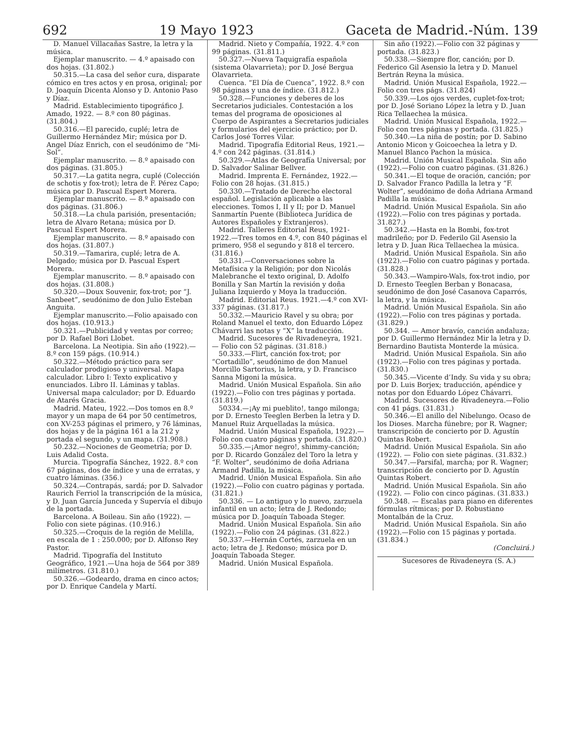692 19 Mayo 1923 Gaceta de Madrid.-Núm. 139
D. Manuel Villacañas Sastre, la letra y la música.
Ejemplar manuscrito. — 4.º apaisado con dos hojas. (31.802.)
50.315.—La casa del señor cura, disparate cómico en tres actos y en prosa, original; por D. Joaquín Dicenta Alonso y D. Antonio Paso y Díaz.
Madrid. Establecimiento tipográfico J. Amado, 1922. — 8.º con 80 páginas. (31.804.)
50.316.—El parecido, cuplé; letra de Guillermo Hernández Mir; música por D. Angel Díaz Enrich, con el seudónimo de “Mi-Sol”.
Ejemplar manuscrito. — 8.º apaisado con dos páginas. (31.805.)
50.317.—La gatita negra, cuplé (Colección de schotis y fox-trot); letra de F. Pérez Capo; música por D. Pascual Espert Morera.
Ejemplar manuscrito. — 8.º apaisado con dos páginas. (31.806.)
50.318.—La chula parisión, presentación; letra de Alvaro Retana; música por D. Pascual Espert Morera.
Ejemplar manuscrito. — 8.º apaisado con dos hojas. (31.807.)
50.319.—Tamarira, cuplé; letra de A. Delgado; música por D. Pascual Espert Morera.
Ejemplar manuscrito. — 8.º apaisado con dos hojas. (31.808.)
50.320.—Doux Souvenir, fox-trot; por “J. Sanbeet”, seudónimo de don Julio Esteban Anguita.
Ejemplar manuscrito.—Folio apaisado con dos hojas. (10.913.)
50.321.—Publicidad y ventas por correo; por D. Rafael Bori Llobet.
Barcelona. La Neotipia. Sin año (1922).—8.º con 159 págs. (10.914.)
50.322.—Método práctico para ser calculador prodigioso y universal. Mapa calculador. Libro I: Texto explicativo y enunciados. Libro II. Láminas y tablas. Universal mapa calculador; por D. Eduardo de Atarés Gracia.
Madrid. Mateu, 1922.—Dos tomos en 8.º mayor y un mapa de 64 por 50 centímetros, con XV-253 páginas el primero, y 76 láminas, dos hojas y de la página 161 a la 212 y portada el segundo, y un mapa. (31.908.)
50.232.—Nociones de Geometría; por D. Luis Adalid Costa.
Murcia. Tipografía Sánchez, 1922. 8.º con 67 páginas, dos de índice y una de erratas, y cuatro láminas. (356.)
50.324.—Contrapás, sardá; por D. Salvador Raurich Ferriol la transcripción de la música, y D. Juan García Junceda y Supervía el dibujo de la portada.
Barcelona. A Boileau. Sin año (1922). — Folio con siete páginas. (10.916.)
50.325.—Croquis de la región de Melilla, en escala de 1 : 250.000; por D. Alfonso Rey Pastor.
Madrid. Tipografía del Instituto Geográfico, 1921.—Una hoja de 564 por 389 milímetros. (31.810.)
50.326.—Godeardo, drama en cinco actos; por D. Enrique Candela y Martí.
Madrid. Nieto y Compañía, 1922. 4.º con 99 páginas. (31.811.)
50.327.—Nueva Taquigrafía española (sistema Olavarrieta); por D. José Bergua Olavarrieta.
Cuenca. “El Día de Cuenca”, 1922. 8.º con 98 páginas y una de índice. (31.812.)
50.328.—Funciones y deberes de los Secretarios judiciales. Contestación a los temas del programa de oposiciones al Cuerpo de Aspirantes a Secretarios judiciales y formularios del ejercicio práctico; por D. Carlos José Torres Vilar.
Madrid. Tipografía Editorial Reus, 1921.—4.º con 242 páginas. (31.814.)
50.329.—Atlas de Geografía Universal; por D. Salvador Salinar Bellver.
Madrid. Imprenta E. Fernández, 1922.—Folio con 28 hojas. (31.815.)
50.330.—Tratado de Derecho electoral español. Legislación aplicable a las elecciones. Tomos I, II y II; por D. Manuel Sanmartín Puente (Biblioteca Jurídica de Autores Españoles y Extranjeros).
Madrid. Talleres Editorial Reus, 1921-1922.—Tres tomos en 4.º, con 840 páginas el primero, 958 el segundo y 818 el tercero. (31.816.)
50.331.—Conversaciones sobre la Metafísica y la Religión; por don Nicolás Malebranche el texto original, D. Adolfo Bonilla y San Martín la revisión y doña Juliana Izquierdo y Moya la traducción.
Madrid. Editorial Reus. 1921.—4.º con XVI-337 páginas. (31.817.)
50.332.—Mauricio Ravel y su obra; por Roland Manuel el texto, don Eduardo López Chávarri las notas y “X” la traducción.
Madrid. Sucesores de Rivadeneyra, 1921.— Folio con 52 páginas. (31.818.)
50.333.—Flirt, canción fox-trot; por “Cortadillo”, seudónimo de don Manuel Morcillo Sartorius, la letra, y D. Francisco Sanna Migoni la música.
Madrid. Unión Musical Española. Sin año (1922).—Folio con tres páginas y portada. (31.819.)
50334.—¡Ay mi pueblito!, tango milonga; por D. Ernesto Teeglen Berben la letra y D. Manuel Ruiz Arquelladas la música.
Madrid. Unión Musical Española, 1922).—Folio con cuatro páginas y portada. (31.820.)
50.335.—¡Amor negro!, shimmy-canción; por D. Ricardo González del Toro la letra y “F. Wolter”, seudónimo de doña Adriana Armand Padilla, la música.
Madrid. Unión Musical Española. Sin año (1922).—Folio con cuatro páginas y portada. (31.821.)
50.336. — Lo antiguo y lo nuevo, zarzuela infantil en un acto; letra de J. Redondo; música por D. Joaquín Taboada Steger.
Madrid. Unión Musical Española. Sin año (1922).—Folio con 24 páginas. (31.822.)
50.337.—Hernán Cortés, zarzuela en un acto; letra de J. Redonso; música por D. Joaquín Taboada Steger.
Madrid. Unión Musical Española.
Sin año (1922).—Folio con 32 páginas y portada. (31.823.)
50.338.—Siempre flor, canción; por D. Federico Gil Asensio la letra y D. Manuel Bertrán Reyna la música.
Madrid. Unión Musical Española, 1922.—Folio con tres págs. (31.824)
50.339.—Los ojos verdes, cuplet-fox-trot; por D. José Soriano López la letra y D. Juan Rica Tellaechea la música.
Madrid. Unión Musical Española, 1922.—Folio con tres páginas y portada. (31.825.)
50.340.—La niña de postín; por D. Sabino Antonio Micon y Goicoechea la letra y D. Manuel Blanco Pachon la música.
Madrid. Unión Musical Española. Sin año (1922).—Folio con cuatro páginas. (31.826.)
50.341.—El toque de oración, canción; por D. Salvador Franco Padilla la letra y “F. Wolter”, seudónimo de doña Adriana Armand Padilla la música.
Madrid. Unión Musical Española. Sin año (1922).—Folio con tres páginas y portada. 31.827.)
50.342.—Hasta en la Bombi, fox-trot madrileño; por D. Federilo Gil Asensio la letra y D. Juan Rica Tellaechea la música.
Madrid. Unión Musical Española. Sin año (1922).—Folio con cuatro páginas y portada. (31.828.)
50.343.—Wampiro-Wals, fox-trot indio, por D. Ernesto Teeglen Berban y Bonacasa, seudónimo de don José Casanova Caparrós, la letra, y la música.
Madrid. Unión Musical Española. Sin año (1922).—Folio con tres páginas y portada. (31.829.)
50.344. — Amor bravío, canción andaluza; por D. Guillermo Hernández Mir la letra y D. Bernardino Bautista Monterde la música.
Madrid. Unión Musical Española. Sin año (1922).—Folio con tres páginas y portada. (31.830.)
50.345.—Vicente d’Indy. Su vida y su obra; por D. Luis Borjex; traducción, apéndice y notas por don Eduardo López Chávarri.
Madrid. Sucesores de Rivadeneyra.—Folio con 41 págs. (31.831.)
50.346.—El anillo del Nibelungo. Ocaso de los Dioses. Marcha fúnebre; por R. Wagner; transcripción de concierto por D. Agustín Quintas Robert.
Madrid. Unión Musical Española. Sin año (1922). — Folio con siete páginas. (31.832.)
50.347.—Parsifal, marcha; por R. Wagner; transcripción de concierto por D. Agustín Quintas Robert.
Madrid. Unión Musical Española. Sin año (1922). — Folio con cinco páginas. (31.833.)
50.348. — Escalas para piano en diferentes fórmulas rítmicas; por D. Robustiano Montalbán de la Cruz.
Madrid. Unión Musical Española. Sin año (1922).—Folio con 15 páginas y portada. (31.834.)
(Concluirá.)
Sucesores de Rivadeneyra (S. A.)